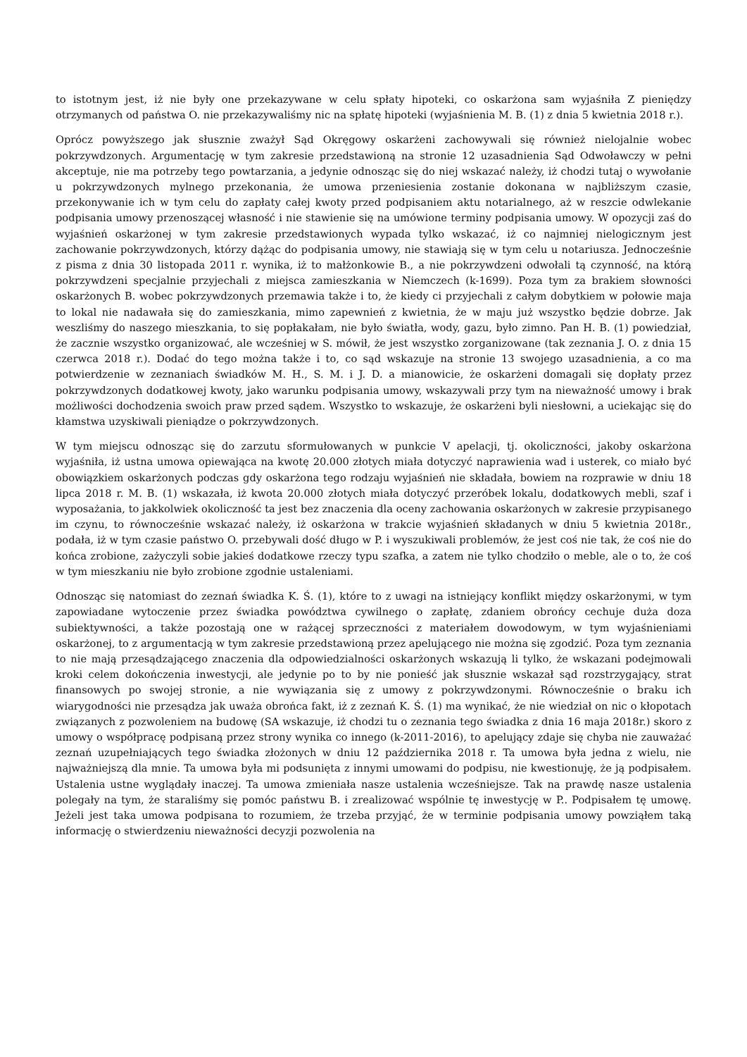to istotnym jest, iż nie były one przekazywane w celu spłaty hipoteki, co oskarżona sam wyjaśniła Z pieniędzy otrzymanych od państwa O. nie przekazywaliśmy nic na spłatę hipoteki (wyjaśnienia M. B. (1) z dnia 5 kwietnia 2018 r.).
Oprócz powyższego jak słusznie zważył Sąd Okręgowy oskarżeni zachowywali się również nielojalnie wobec pokrzywdzonych. Argumentację w tym zakresie przedstawioną na stronie 12 uzasadnienia Sąd Odwoławczy w pełni akceptuje, nie ma potrzeby tego powtarzania, a jedynie odnosząc się do niej wskazać należy, iż chodzi tutaj o wywołanie u pokrzywdzonych mylnego przekonania, że umowa przeniesienia zostanie dokonana w najbliższym czasie, przekonywanie ich w tym celu do zapłaty całej kwoty przed podpisaniem aktu notarialnego, aż w reszcie odwlekanie podpisania umowy przenoszącej własność i nie stawienie się na umówione terminy podpisania umowy. W opozycji zaś do wyjaśnień oskarżonej w tym zakresie przedstawionych wypada tylko wskazać, iż co najmniej nielogicznym jest zachowanie pokrzywdzonych, którzy dążąc do podpisania umowy, nie stawiają się w tym celu u notariusza. Jednocześnie z pisma z dnia 30 listopada 2011 r. wynika, iż to małżonkowie B., a nie pokrzywdzeni odwołali tą czynność, na którą pokrzywdzeni specjalnie przyjechali z miejsca zamieszkania w Niemczech (k-1699). Poza tym za brakiem słowności oskarżonych B. wobec pokrzywdzonych przemawia także i to, że kiedy ci przyjechali z całym dobytkiem w połowie maja to lokal nie nadawała się do zamieszkania, mimo zapewnień z kwietnia, że w maju już wszystko będzie dobrze. Jak weszliśmy do naszego mieszkania, to się popłakałam, nie było światła, wody, gazu, było zimno. Pan H. B. (1) powiedział, że zacznie wszystko organizować, ale wcześniej w S. mówił, że jest wszystko zorganizowane (tak zeznania J. O. z dnia 15 czerwca 2018 r.). Dodać do tego można także i to, co sąd wskazuje na stronie 13 swojego uzasadnienia, a co ma potwierdzenie w zeznaniach świadków M. H., S. M. i J. D. a mianowicie, że oskarżeni domagali się dopłaty przez pokrzywdzonych dodatkowej kwoty, jako warunku podpisania umowy, wskazywali przy tym na nieważność umowy i brak możliwości dochodzenia swoich praw przed sądem. Wszystko to wskazuje, że oskarżeni byli niesłowni, a uciekając się do kłamstwa uzyskiwali pieniądze o pokrzywdzonych.
W tym miejscu odnosząc się do zarzutu sformułowanych w punkcie V apelacji, tj. okoliczności, jakoby oskarżona wyjaśniła, iż ustna umowa opiewająca na kwotę 20.000 złotych miała dotyczyć naprawienia wad i usterek, co miało być obowiązkiem oskarżonych podczas gdy oskarżona tego rodzaju wyjaśnień nie składała, bowiem na rozprawie w dniu 18 lipca 2018 r. M. B. (1) wskazała, iż kwota 20.000 złotych miała dotyczyć przeróbek lokalu, dodatkowych mebli, szaf i wyposażania, to jakkolwiek okoliczność ta jest bez znaczenia dla oceny zachowania oskarżonych w zakresie przypisanego im czynu, to równocześnie wskazać należy, iż oskarżona w trakcie wyjaśnień składanych w dniu 5 kwietnia 2018r., podała, iż w tym czasie państwo O. przebywali dość długo w P. i wyszukiwali problemów, że jest coś nie tak, że coś nie do końca zrobione, zażyczyli sobie jakieś dodatkowe rzeczy typu szafka, a zatem nie tylko chodziło o meble, ale o to, że coś w tym mieszkaniu nie było zrobione zgodnie ustaleniami.
Odnosząc się natomiast do zeznań świadka K. Ś. (1), które to z uwagi na istniejący konflikt między oskarżonymi, w tym zapowiadane wytoczenie przez świadka powództwa cywilnego o zapłatę, zdaniem obrońcy cechuje duża doza subiektywności, a także pozostają one w rażącej sprzeczności z materiałem dowodowym, w tym wyjaśnieniami oskarżonej, to z argumentacją w tym zakresie przedstawioną przez apelującego nie można się zgodzić. Poza tym zeznania to nie mają przesądzającego znaczenia dla odpowiedzialności oskarżonych wskazują li tylko, że wskazani podejmowali kroki celem dokończenia inwestycji, ale jedynie po to by nie ponieść jak słusznie wskazał sąd rozstrzygający, strat finansowych po swojej stronie, a nie wywiązania się z umowy z pokrzywdzonymi. Równocześnie o braku ich wiarygodności nie przesądza jak uważa obrońca fakt, iż z zeznań K. Ś. (1) ma wynikać, że nie wiedział on nic o kłopotach związanych z pozwoleniem na budowę (SA wskazuje, iż chodzi tu o zeznania tego świadka z dnia 16 maja 2018r.) skoro z umowy o współpracę podpisaną przez strony wynika co innego (k-2011-2016), to apelujący zdaje się chyba nie zauważać zeznań uzupełniających tego świadka złożonych w dniu 12 października 2018 r. Ta umowa była jedna z wielu, nie najważniejszą dla mnie. Ta umowa była mi podsunięta z innymi umowami do podpisu, nie kwestionuję, że ją podpisałem. Ustalenia ustne wyglądały inaczej. Ta umowa zmieniała nasze ustalenia wcześniejsze. Tak na prawdę nasze ustalenia polegały na tym, że staraliśmy się pomóc państwu B. i zrealizować wspólnie tę inwestycję w P.. Podpisałem tę umowę. Jeżeli jest taka umowa podpisana to rozumiem, że trzeba przyjąć, że w terminie podpisania umowy powziąłem taką informację o stwierdzeniu nieważności decyzji pozwolenia na